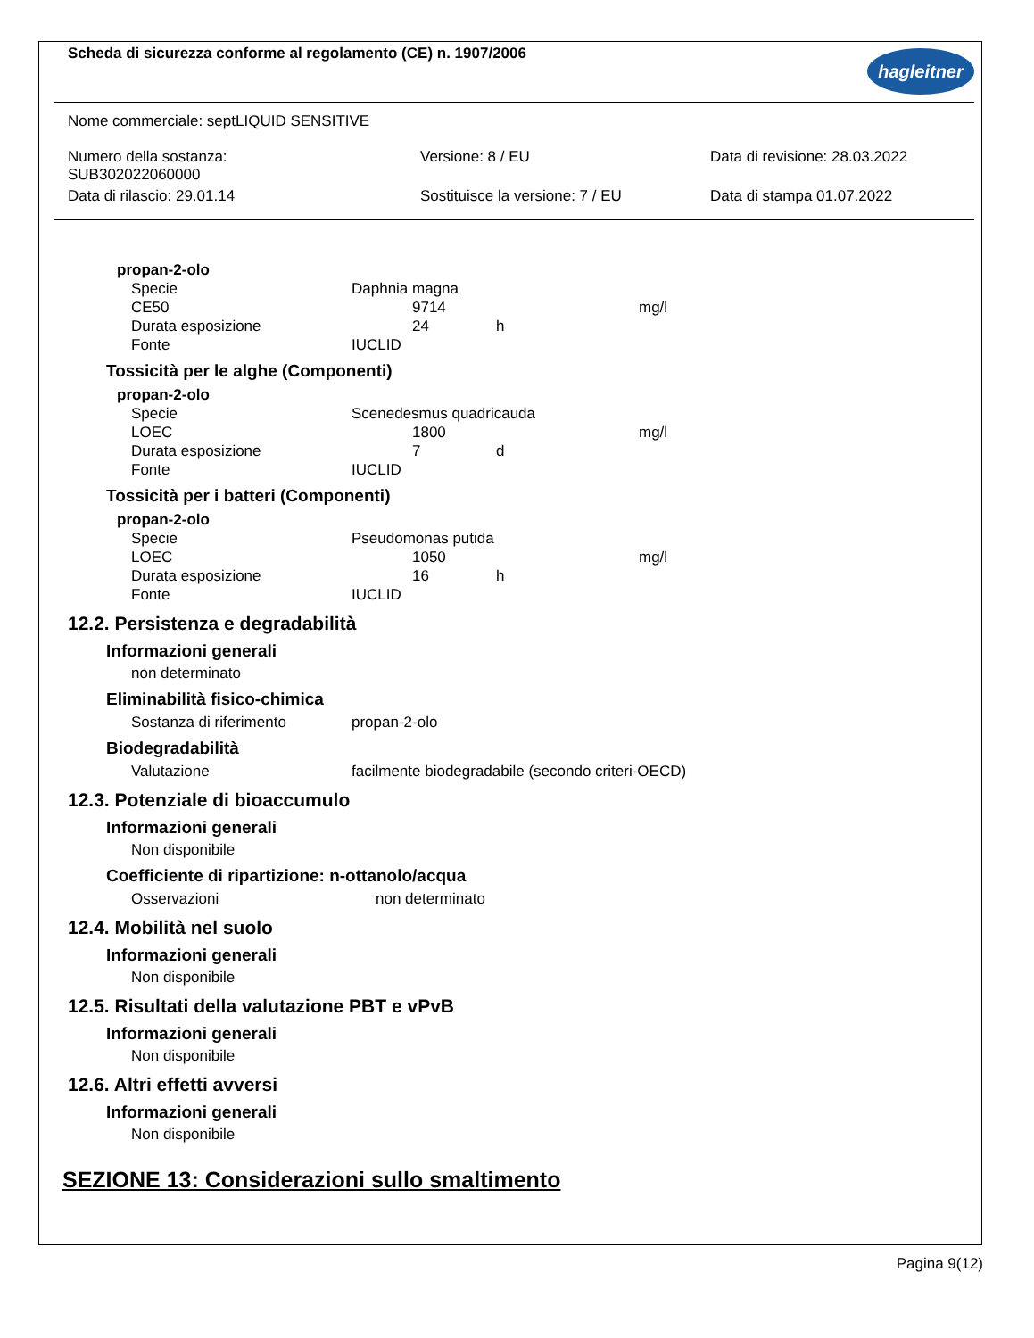Scheda di sicurezza conforme al regolamento (CE) n. 1907/2006
hagleitner
Nome commerciale: septLIQUID SENSITIVE
| Numero della sostanza: SUB302022060000 | Versione: 8 / EU | Data di revisione: 28.03.2022 |
| Data di rilascio: 29.01.14 | Sostituisce la versione: 7 / EU | Data di stampa 01.07.2022 |
propan-2-olo
| Specie | Daphnia magna | | |
| CE50 | 9714 | | mg/l |
| Durata esposizione | 24 | h | |
| Fonte | IUCLID | | |
Tossicità per le alghe (Componenti)
propan-2-olo
| Specie | Scenedesmus quadricauda | | |
| LOEC | 1800 | | mg/l |
| Durata esposizione | 7 | d | |
| Fonte | IUCLID | | |
Tossicità per i batteri (Componenti)
propan-2-olo
| Specie | Pseudomonas putida | | |
| LOEC | 1050 | | mg/l |
| Durata esposizione | 16 | h | |
| Fonte | IUCLID | | |
12.2. Persistenza e degradabilità
Informazioni generali
non determinato
Eliminabilità fisico-chimica
| Sostanza di riferimento | propan-2-olo |
Biodegradabilità
| Valutazione | facilmente biodegradabile (secondo criteri-OECD) |
12.3. Potenziale di bioaccumulo
Informazioni generali
Non disponibile
Coefficiente di ripartizione: n-ottanolo/acqua
| Osservazioni | non determinato |
12.4. Mobilità nel suolo
Informazioni generali
Non disponibile
12.5. Risultati della valutazione PBT e vPvB
Informazioni generali
Non disponibile
12.6. Altri effetti avversi
Informazioni generali
Non disponibile
SEZIONE 13: Considerazioni sullo smaltimento
Pagina 9(12)